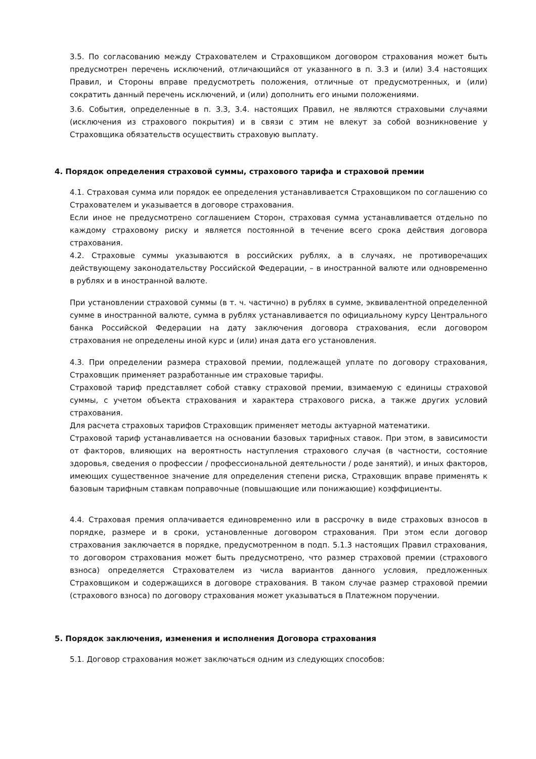3.5. По согласованию между Страхователем и Страховщиком договором страхования может быть предусмотрен перечень исключений, отличающийся от указанного в п. 3.3 и (или) 3.4 настоящих Правил, и Стороны вправе предусмотреть положения, отличные от предусмотренных, и (или) сократить данный перечень исключений, и (или) дополнить его иными положениями.
3.6. События, определенные в п. 3.3, 3.4. настоящих Правил, не являются страховыми случаями (исключения из страхового покрытия) и в связи с этим не влекут за собой возникновение у Страховщика обязательств осуществить страховую выплату.
4. Порядок определения страховой суммы, страхового тарифа и страховой премии
4.1. Страховая сумма или порядок ее определения устанавливается Страховщиком по соглашению со Страхователем и указывается в договоре страхования.
Если иное не предусмотрено соглашением Сторон, страховая сумма устанавливается отдельно по каждому страховому риску и является постоянной в течение всего срока действия договора страхования.
4.2. Страховые суммы указываются в российских рублях, а в случаях, не противоречащих действующему законодательству Российской Федерации, – в иностранной валюте или одновременно в рублях и в иностранной валюте.
При установлении страховой суммы (в т. ч. частично) в рублях в сумме, эквивалентной определенной сумме в иностранной валюте, сумма в рублях устанавливается по официальному курсу Центрального банка Российской Федерации на дату заключения договора страхования, если договором страхования не определены иной курс и (или) иная дата его установления.
4.3. При определении размера страховой премии, подлежащей уплате по договору страхования, Страховщик применяет разработанные им страховые тарифы.
Страховой тариф представляет собой ставку страховой премии, взимаемую с единицы страховой суммы, с учетом объекта страхования и характера страхового риска, а также других условий страхования.
Для расчета страховых тарифов Страховщик применяет методы актуарной математики.
Страховой тариф устанавливается на основании базовых тарифных ставок. При этом, в зависимости от факторов, влияющих на вероятность наступления страхового случая (в частности, состояние здоровья, сведения о профессии / профессиональной деятельности / роде занятий), и иных факторов, имеющих существенное значение для определения степени риска, Страховщик вправе применять к базовым тарифным ставкам поправочные (повышающие или понижающие) коэффициенты.
4.4. Страховая премия оплачивается единовременно или в рассрочку в виде страховых взносов в порядке, размере и в сроки, установленные договором страхования. При этом если договор страхования заключается в порядке, предусмотренном в подп. 5.1.3 настоящих Правил страхования, то договором страхования может быть предусмотрено, что размер страховой премии (страхового взноса) определяется Страхователем из числа вариантов данного условия, предложенных Страховщиком и содержащихся в договоре страхования. В таком случае размер страховой премии (страхового взноса) по договору страхования может указываться в Платежном поручении.
5. Порядок заключения, изменения и исполнения Договора страхования
5.1. Договор страхования может заключаться одним из следующих способов: